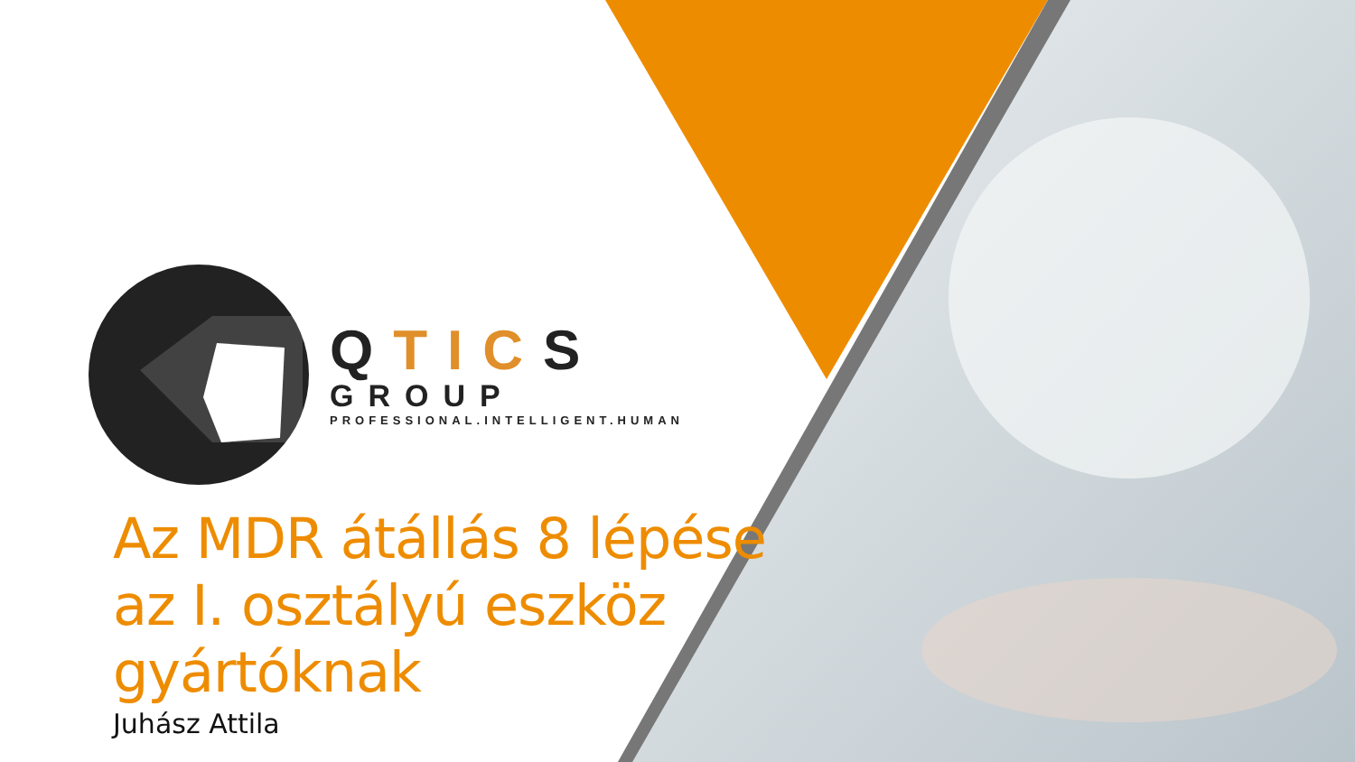QTICS
GROUP
PROFESSIONAL.INTELLIGENT.HUMAN
Az MDR átállás 8 lépése
az I. osztályú eszköz
gyártóknak
Juhász Attila